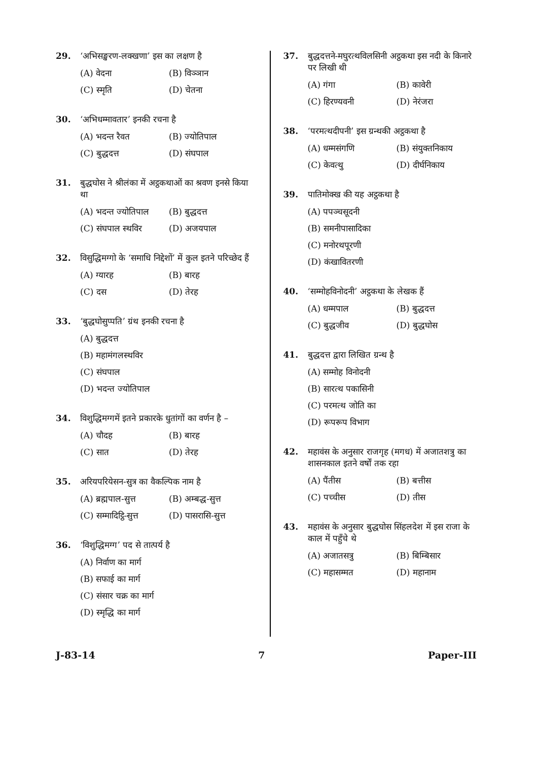29. ‘अभिसङ्खरण-लक्खणा’ इस का लक्षण है
(A) वेदना (B) विञ्ञान
(C) स्मृति (D) चेतना
30. ‘अभिधम्मावतार’ इनकी रचना है
(A) भदन्त रैवत (B) ज्योतिपाल
(C) बुद्धदत्त (D) संघपाल
31. बुद्धघोस ने श्रीलंका में अट्ठकथाओं का श्रवण इनसे किया था
(A) भदन्त ज्योतिपाल (B) बुद्धदत्त
(C) संघपाल स्थविर (D) अजयपाल
32. विसुद्धिमग्गो के ‘समाधि निद्देशों’ में कुल इतने परिच्छेद हैं
(A) ग्यारह (B) बारह
(C) दस (D) तेरह
33. ‘बुद्धघोसुप्पति’ ग्रंथ इनकी रचना है
(A) बुद्धदत्त
(B) महामंगलस्थविर
(C) संघपाल
(D) भदन्त ज्योतिपाल
34. विशुद्धिमग्गमें इतने प्रकारके धुतांगों का वर्णन है –
(A) चौदह (B) बारह
(C) सात (D) तेरह
35. अरियपरियेसन-सुत्र का वैकल्पिक नाम है
(A) ब्रह्मपाल-सुत्त (B) अम्बद्ध-सुत्त
(C) सम्मादिट्ठि-सुत्त (D) पासरासि-सुत्त
36. ‘विशुद्धिमग्ग’ पद से तात्पर्य है
(A) निर्वाण का मार्ग
(B) सफाई का मार्ग
(C) संसार चक्र का मार्ग
(D) स्मृद्धि का मार्ग
37. बुद्धदत्तने-मघुरत्थविलसिनी अट्ठकथा इस नदी के किनारे पर लिखी थी
(A) गंगा (B) कावेरी
(C) हिरण्यवनी (D) नेरंजरा
38. ‘परमत्थदीपनी’ इस ग्रन्थकी अट्ठकथा है
(A) धम्मसंगणि (B) संयुक्तनिकाय
(C) केवत्थु (D) दीर्घनिकाय
39. पातिमोक्ख की यह अट्ठकथा है
(A) पपञ्चसूदनी
(B) समनीपासादिका
(C) मनोरथपूरणी
(D) कंखावितरणी
40. ‘सम्मोहविनोदनी’ अट्ठकथा के लेखक हैं
(A) धम्मपाल (B) बुद्धदत्त
(C) बुद्धजीव (D) बुद्धघोस
41. बुद्धदत्त द्वारा लिखित ग्रन्थ है
(A) सम्मोह विनोदनी
(B) सारत्थ पकासिनी
(C) परमत्थ जोति का
(D) रूपरूप विभाग
42. महावंस के अनुसार राजगृह (मगध) में अजातशत्रु का शासनकाल इतने वर्षों तक रहा
(A) पैंतीस (B) बत्तीस
(C) पच्चीस (D) तीस
43. महावंस के अनुसार बुद्धघोस सिंहलदेश में इस राजा के काल में पहुँचे थे
(A) अजातसत्रु (B) बिम्बिसार
(C) महासम्मत (D) महानाम
J-83-14 7 Paper-III